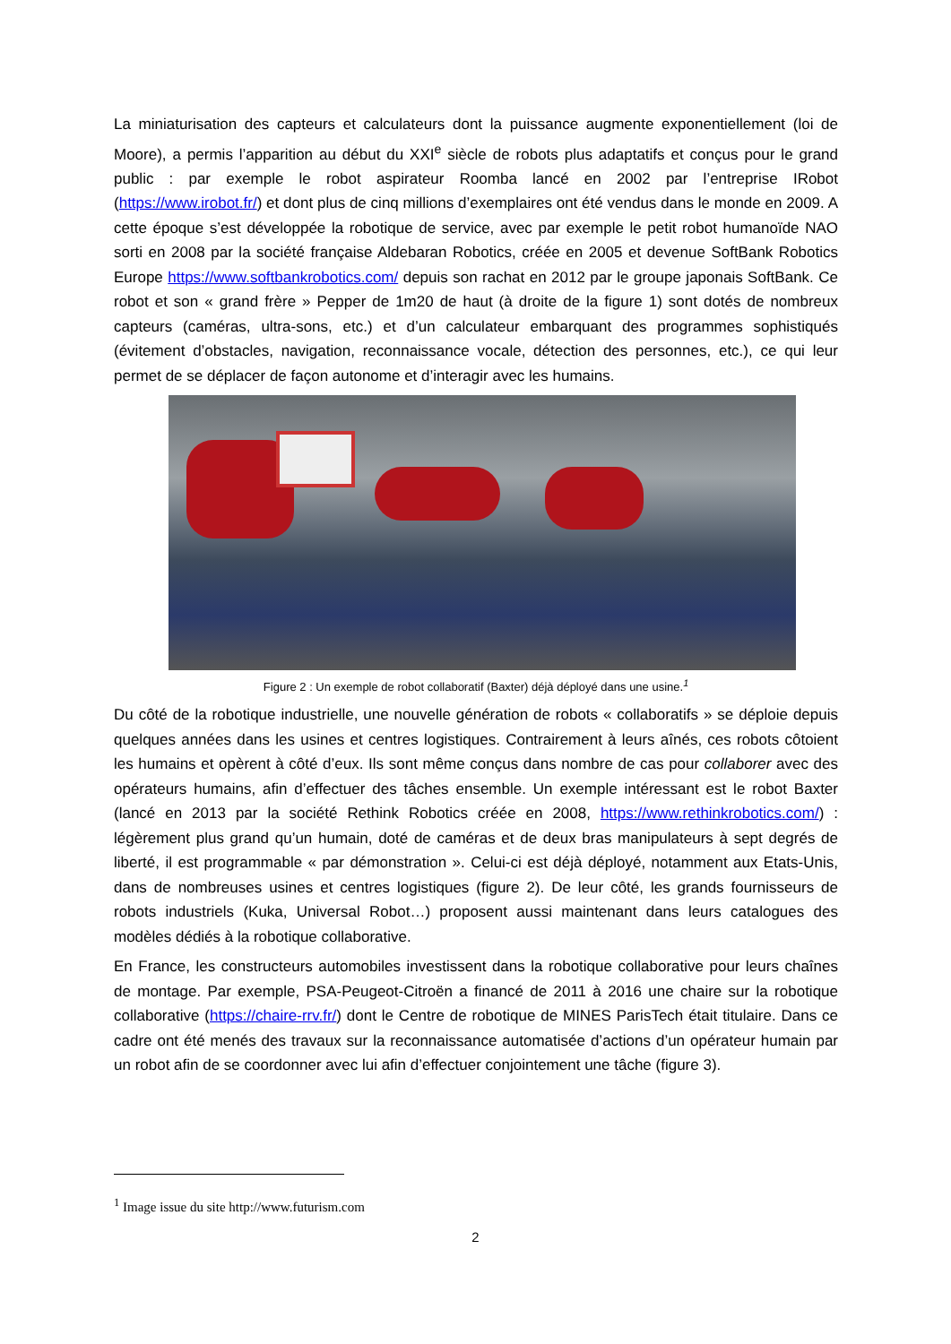La miniaturisation des capteurs et calculateurs dont la puissance augmente exponentiellement (loi de Moore), a permis l’apparition au début du XXI<sup>e</sup> siècle de robots plus adaptatifs et conçus pour le grand public : par exemple le robot aspirateur Roomba lancé en 2002 par l’entreprise IRobot (https://www.irobot.fr/) et dont plus de cinq millions d’exemplaires ont été vendus dans le monde en 2009. A cette époque s’est développée la robotique de service, avec par exemple le petit robot humanoïde NAO sorti en 2008 par la société française Aldebaran Robotics, créée en 2005 et devenue SoftBank Robotics Europe https://www.softbankrobotics.com/ depuis son rachat en 2012 par le groupe japonais SoftBank. Ce robot et son « grand frère » Pepper de 1m20 de haut (à droite de la figure 1) sont dotés de nombreux capteurs (caméras, ultra-sons, etc.) et d’un calculateur embarquant des programmes sophistiqués (évitement d’obstacles, navigation, reconnaissance vocale, détection des personnes, etc.), ce qui leur permet de se déplacer de façon autonome et d’interagir avec les humains.
Figure 2 : Un exemple de robot collaboratif (Baxter) déjà déployé dans une usine.<sup>1</sup>
Du côté de la robotique industrielle, une nouvelle génération de robots « collaboratifs » se déploie depuis quelques années dans les usines et centres logistiques. Contrairement à leurs aînés, ces robots côtoient les humains et opèrent à côté d’eux. Ils sont même conçus dans nombre de cas pour collaborer avec des opérateurs humains, afin d’effectuer des tâches ensemble. Un exemple intéressant est le robot Baxter (lancé en 2013 par la société Rethink Robotics créée en 2008, https://www.rethinkrobotics.com/) : légèrement plus grand qu’un humain, doté de caméras et de deux bras manipulateurs à sept degrés de liberté, il est programmable « par démonstration ». Celui-ci est déjà déployé, notamment aux Etats-Unis, dans de nombreuses usines et centres logistiques (figure 2). De leur côté, les grands fournisseurs de robots industriels (Kuka, Universal Robot…) proposent aussi maintenant dans leurs catalogues des modèles dédiés à la robotique collaborative.
En France, les constructeurs automobiles investissent dans la robotique collaborative pour leurs chaînes de montage. Par exemple, PSA-Peugeot-Citroën a financé de 2011 à 2016 une chaire sur la robotique collaborative (https://chaire-rrv.fr/) dont le Centre de robotique de MINES ParisTech était titulaire. Dans ce cadre ont été menés des travaux sur la reconnaissance automatisée d’actions d’un opérateur humain par un robot afin de se coordonner avec lui afin d’effectuer conjointement une tâche (figure 3).
<sup>1</sup> Image issue du site http://www.futurism.com
2